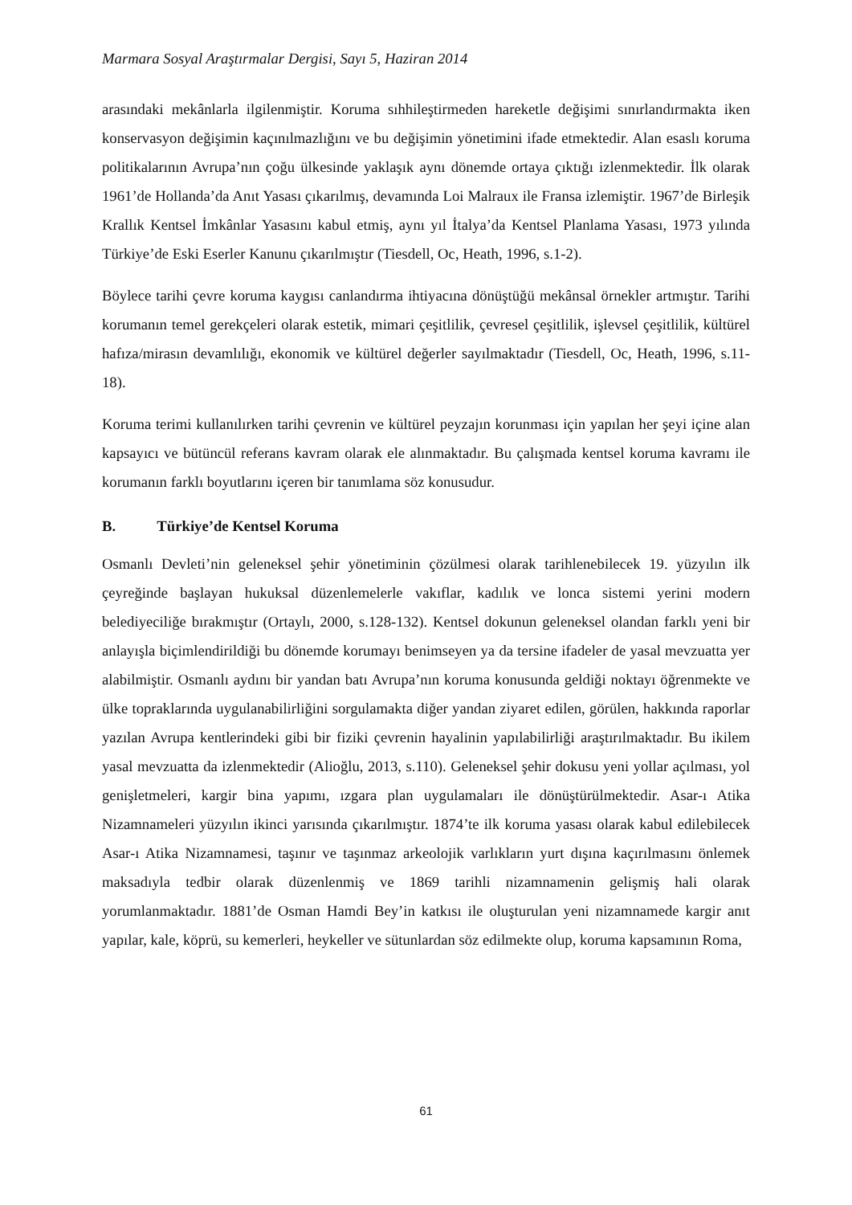Marmara Sosyal Araştırmalar Dergisi, Sayı 5, Haziran 2014
arasındaki mekânlarla ilgilenmiştir. Koruma sıhhileştirmeden hareketle değişimi sınırlandırmakta iken konservasyon değişimin kaçınılmazlığını ve bu değişimin yönetimini ifade etmektedir. Alan esaslı koruma politikalarının Avrupa’nın çoğu ülkesinde yaklaşık aynı dönemde ortaya çıktığı izlenmektedir. İlk olarak 1961’de Hollanda’da Anıt Yasası çıkarılmış, devamında Loi Malraux ile Fransa izlemiştir. 1967’de Birleşik Krallık Kentsel İmkânlar Yasasını kabul etmiş, aynı yıl İtalya’da Kentsel Planlama Yasası, 1973 yılında Türkiye’de Eski Eserler Kanunu çıkarılmıştır (Tiesdell, Oc, Heath, 1996, s.1-2).
Böylece tarihi çevre koruma kaygısı canlandırma ihtiyacına dönüştüğü mekânsal örnekler artmıştır. Tarihi korumanın temel gerekçeleri olarak estetik, mimari çeşitlilik, çevresel çeşitlilik, işlevsel çeşitlilik, kültürel hafıza/mirasın devamlılığı, ekonomik ve kültürel değerler sayılmaktadır (Tiesdell, Oc, Heath, 1996, s.11-18).
Koruma terimi kullanılırken tarihi çevrenin ve kültürel peyzajın korunması için yapılan her şeyi içine alan kapsayıcı ve bütüncül referans kavram olarak ele alınmaktadır. Bu çalışmada kentsel koruma kavramı ile korumanın farklı boyutlarını içeren bir tanımlama söz konusudur.
B. Türkiye’de Kentsel Koruma
Osmanlı Devleti’nin geleneksel şehir yönetiminin çözülmesi olarak tarihlenebilecek 19. yüzyılın ilk çeyreğinde başlayan hukuksal düzenlemelerle vakıflar, kadılık ve lonca sistemi yerini modern belediyeciliğe bırakmıştır (Ortaylı, 2000, s.128-132). Kentsel dokunun geleneksel olandan farklı yeni bir anlayışla biçimlendirildiği bu dönemde korumayı benimseyen ya da tersine ifadeler de yasal mevzuatta yer alabilmiştir. Osmanlı aydını bir yandan batı Avrupa’nın koruma konusunda geldiği noktayı öğrenmekte ve ülke topraklarında uygulanabilirliğini sorgulamakta diğer yandan ziyaret edilen, görülen, hakkında raporlar yazılan Avrupa kentlerindeki gibi bir fiziki çevrenin hayalinin yapılabilirliği araştırılmaktadır. Bu ikilem yasal mevzuatta da izlenmektedir (Alioğlu, 2013, s.110). Geleneksel şehir dokusu yeni yollar açılması, yol genişletmeleri, kargir bina yapımı, ızgara plan uygulamaları ile dönüştürülmektedir. Asar-ı Atika Nizamnameleri yüzyılın ikinci yarısında çıkarılmıştır. 1874’te ilk koruma yasası olarak kabul edilebilecek Asar-ı Atika Nizamnamesi, taşınır ve taşınmaz arkeolojik varlıkların yurt dışına kaçırılmasını önlemek maksadıyla tedbir olarak düzenlenmiş ve 1869 tarihli nizamnamenin gelişmiş hali olarak yorumlanmaktadır. 1881’de Osman Hamdi Bey’in katkısı ile oluşturulan yeni nizamnamede kargir anıt yapılar, kale, köprü, su kemerleri, heykeller ve sütunlardan söz edilmekte olup, koruma kapsamının Roma,
61